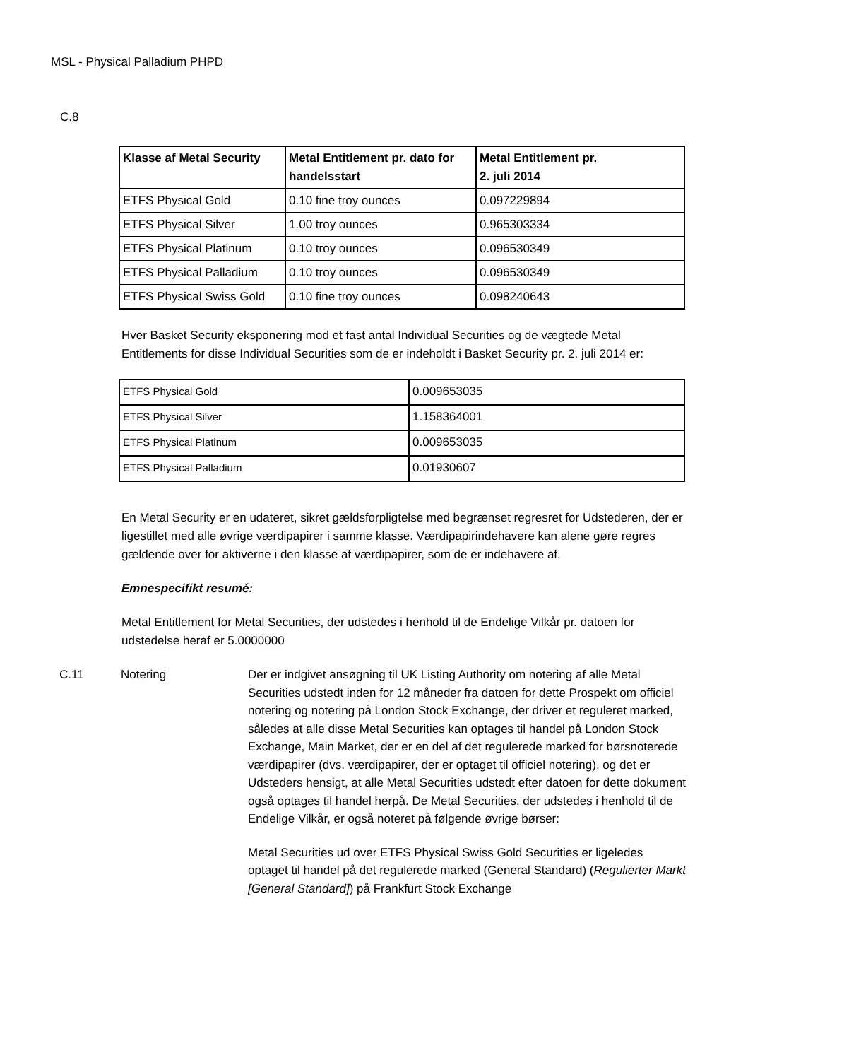MSL - Physical Palladium PHPD
C.8
| Klasse af Metal Security | Metal Entitlement pr. dato for handelsstart | Metal Entitlement pr. 2. juli 2014 |
| --- | --- | --- |
| ETFS Physical Gold | 0.10 fine troy ounces | 0.097229894 |
| ETFS Physical Silver | 1.00 troy ounces | 0.965303334 |
| ETFS Physical Platinum | 0.10 troy ounces | 0.096530349 |
| ETFS Physical Palladium | 0.10 troy ounces | 0.096530349 |
| ETFS Physical Swiss Gold | 0.10 fine troy ounces | 0.098240643 |
Hver Basket Security eksponering mod et fast antal Individual Securities og de vægtede Metal Entitlements for disse Individual Securities som de er indeholdt i Basket Security pr. 2. juli 2014 er:
| ETFS Physical Gold | 0.009653035 |
| ETFS Physical Silver | 1.158364001 |
| ETFS Physical Platinum | 0.009653035 |
| ETFS Physical Palladium | 0.01930607 |
En Metal Security er en udateret, sikret gældsforpligtelse med begrænset regresret for Udstederen, der er ligestillet med alle øvrige værdipapirer i samme klasse. Værdipapirindehavere kan alene gøre regres gældende over for aktiverne i den klasse af værdipapirer, som de er indehavere af.
Emnespecifikt resumé:
Metal Entitlement for Metal Securities, der udstedes i henhold til de Endelige Vilkår pr. datoen for udstedelse heraf er 5.0000000
C.11 Notering Der er indgivet ansøgning til UK Listing Authority om notering af alle Metal Securities udstedt inden for 12 måneder fra datoen for dette Prospekt om officiel notering og notering på London Stock Exchange, der driver et reguleret marked, således at alle disse Metal Securities kan optages til handel på London Stock Exchange, Main Market, der er en del af det regulerede marked for børsnoterede værdipapirer (dvs. værdipapirer, der er optaget til officiel notering), og det er Udsteders hensigt, at alle Metal Securities udstedt efter datoen for dette dokument også optages til handel herpå. De Metal Securities, der udstedes i henhold til de Endelige Vilkår, er også noteret på følgende øvrige børser:
Metal Securities ud over ETFS Physical Swiss Gold Securities er ligeledes optaget til handel på det regulerede marked (General Standard) (Regulierter Markt [General Standard]) på Frankfurt Stock Exchange